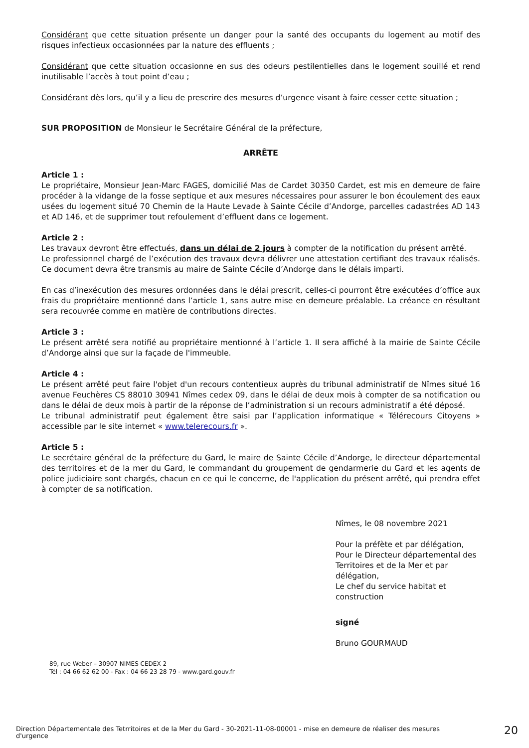Considérant que cette situation présente un danger pour la santé des occupants du logement au motif des risques infectieux occasionnées par la nature des effluents ;
Considérant que cette situation occasionne en sus des odeurs pestilentielles dans le logement souillé et rend inutilisable l’accès à tout point d’eau ;
Considérant dès lors, qu’il y a lieu de prescrire des mesures d’urgence visant à faire cesser cette situation ;
SUR PROPOSITION de Monsieur le Secrétaire Général de la préfecture,
ARRÊTE
Article 1 :
Le propriétaire, Monsieur Jean-Marc FAGES, domicilié Mas de Cardet 30350 Cardet, est mis en demeure de faire procéder à la vidange de la fosse septique et aux mesures nécessaires pour assurer le bon écoulement des eaux usées du logement situé 70 Chemin de la Haute Levade à Sainte Cécile d’Andorge, parcelles cadastrées AD 143 et AD 146, et de supprimer tout refoulement d’effluent dans ce logement.
Article 2 :
Les travaux devront être effectués, dans un délai de 2 jours à compter de la notification du présent arrêté.
Le professionnel chargé de l’exécution des travaux devra délivrer une attestation certifiant des travaux réalisés. Ce document devra être transmis au maire de Sainte Cécile d’Andorge dans le délais imparti.
En cas d’inexécution des mesures ordonnées dans le délai prescrit, celles-ci pourront être exécutées d’office aux frais du propriétaire mentionné dans l’article 1, sans autre mise en demeure préalable. La créance en résultant sera recouvrée comme en matière de contributions directes.
Article 3 :
Le présent arrêté sera notifié au propriétaire mentionné à l’article 1. Il sera affiché à la mairie de Sainte Cécile d’Andorge ainsi que sur la façade de l'immeuble.
Article 4 :
Le présent arrêté peut faire l'objet d'un recours contentieux auprès du tribunal administratif de Nîmes situé 16 avenue Feuchères CS 88010 30941 Nîmes cedex 09, dans le délai de deux mois à compter de sa notification ou dans le délai de deux mois à partir de la réponse de l’administration si un recours administratif a été déposé.
Le tribunal administratif peut également être saisi par l’application informatique « Télérecours Citoyens » accessible par le site internet « www.telerecours.fr ».
Article 5 :
Le secrétaire général de la préfecture du Gard, le maire de Sainte Cécile d’Andorge, le directeur départemental des territoires et de la mer du Gard, le commandant du groupement de gendarmerie du Gard et les agents de police judiciaire sont chargés, chacun en ce qui le concerne, de l'application du présent arrêté, qui prendra effet à compter de sa notification.
Nîmes, le 08 novembre 2021
Pour la préfète et par délégation,
Pour le Directeur départemental des Territoires et de la Mer et par délégation,
Le chef du service habitat et construction
signé
Bruno GOURMAUD
89, rue Weber – 30907 NIMES CEDEX 2
Tél : 04 66 62 62 00 - Fax : 04 66 23 28 79 - www.gard.gouv.fr
Direction Départementale des Tetrritoires et de la Mer du Gard - 30-2021-11-08-00001 - mise en demeure de réaliser des mesures d'urgence
20